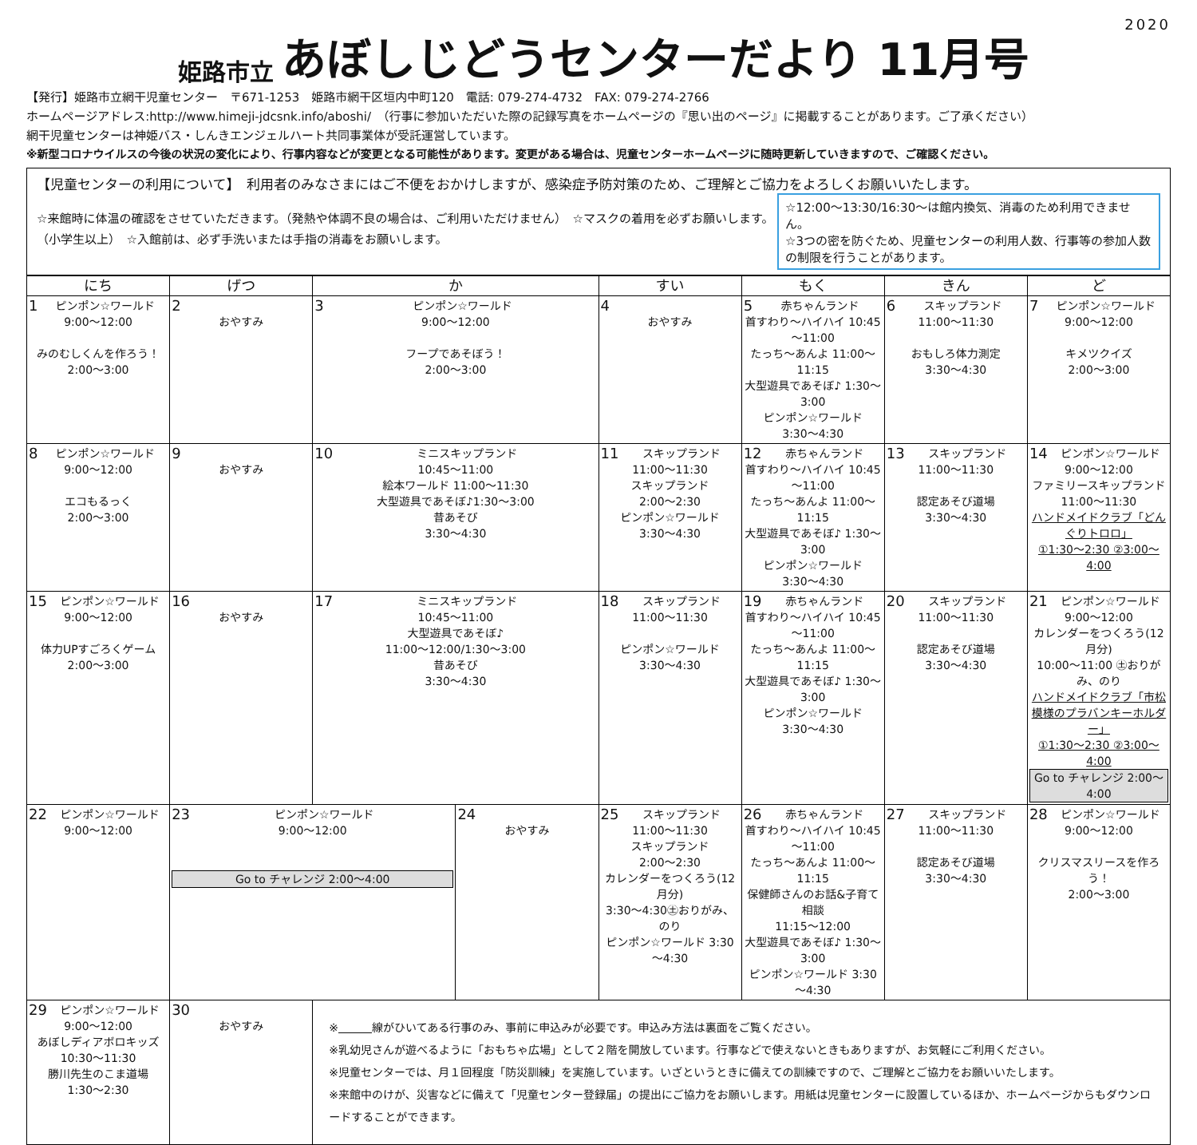姫路市立
あぼしじどうセンターだより 11月号
2020
【発行】姫路市立網干児童センター　〒671-1253　姫路市網干区垣内中町120　電話: 079-274-4732　FAX: 079-274-2766
ホームページアドレス:http://www.himeji-jdcsnk.info/aboshi/　（行事に参加いただいた際の記録写真をホームページの『思い出のページ』に掲載することがあります。ご了承ください）
網干児童センターは神姫バス・しんきエンジェルハート共同事業体が受託運営しています。
※新型コロナウイルスの今後の状況の変化により、行事内容などが変更となる可能性があります。変更がある場合は、児童センターホームページに随時更新していきますので、ご確認ください。
【児童センターの利用について】　利用者のみなさまにはご不便をおかけしますが、感染症予防対策のため、ご理解とご協力をよろしくお願いいたします。
☆12:00～13:30/16:30～は館内換気、消毒のため利用できません。
☆3つの密を防ぐため、児童センターの利用人数、行事等の参加人数の制限を行うことがあります。
☆来館時に体温の確認をさせていただきます。（発熱や体調不良の場合は、ご利用いただけません）　☆マスクの着用を必ずお願いします。（小学生以上）　☆入館前は、必ず手洗いまたは手指の消毒をお願いします。
| にち | げつ | か | | すい | もく | きん | ど |
| --- | --- | --- | --- | --- | --- | --- | --- |
| 1 ピンポン☆ワールド 9:00～12:00 みのむしくんを作ろう！ 2:00～3:00 | 2 おやすみ | 3 ピンポン☆ワールド 9:00～12:00 フープであそぼう！ 2:00～3:00 | | 4 おやすみ | 5 赤ちゃんランド 首すわり～ハイハイ 10:45～11:00 たっち～あんよ 11:00～11:15 大型遊具であそぼ♪ 1:30～3:00 ピンポン☆ワールド 3:30～4:30 | 6 スキップランド 11:00～11:30 おもしろ体力測定 3:30～4:30 | 7 ピンポン☆ワールド 9:00～12:00 キメツクイズ 2:00～3:00 |
| 8 ピンポン☆ワールド 9:00～12:00 エコもるっく 2:00～3:00 | 9 おやすみ | 10 ミニスキップランド 10:45～11:00 絵本ワールド 11:00～11:30 大型遊具であそぼ♪1:30～3:00 昔あそび 3:30～4:30 | | 11 スキップランド 11:00～11:30 スキップランド 2:00～2:30 ピンポン☆ワールド 3:30～4:30 | 12 赤ちゃんランド 首すわり～ハイハイ 10:45～11:00 たっち～あんよ 11:00～11:15 大型遊具であそぼ♪ 1:30～3:00 ピンポン☆ワールド 3:30～4:30 | 13 スキップランド 11:00～11:30 認定あそび道場 3:30～4:30 | 14 ピンポン☆ワールド 9:00～12:00 ファミリースキップランド 11:00～11:30 ハンドメイドクラブ「どんぐりトロロ」 ①1:30～2:30 ②3:00～4:00 |
| 15 ピンポン☆ワールド 9:00～12:00 体力UPすごろくゲーム 2:00～3:00 | 16 おやすみ | 17 ミニスキップランド 10:45～11:00 大型遊具であそぼ♪ 11:00～12:00/1:30～3:00 昔あそび 3:30～4:30 | | 18 スキップランド 11:00～11:30 ピンポン☆ワールド 3:30～4:30 | 19 赤ちゃんランド 首すわり～ハイハイ 10:45～11:00 たっち～あんよ 11:00～11:15 大型遊具であそぼ♪ 1:30～3:00 ピンポン☆ワールド 3:30～4:30 | 20 スキップランド 11:00～11:30 認定あそび道場 3:30～4:30 | 21 ピンポン☆ワールド 9:00～12:00 カレンダーをつくろう(12月分) 10:00～11:00 ㊏おりがみ、のり ハンドメイドクラブ「市松模様のプラバンキーホルダー」 ①1:30～2:30 ②3:00～4:00 Go to チャレンジ 2:00～4:00 |
| 22 ピンポン☆ワールド 9:00～12:00 | 23 ピンポン☆ワールド 9:00～12:00 Go to チャレンジ 2:00～4:00 | | 24 おやすみ | 25 スキップランド 11:00～11:30 スキップランド 2:00～2:30 カレンダーをつくろう(12月分) 3:30～4:30㊏おりがみ、のり ピンポン☆ワールド 3:30～4:30 | 26 赤ちゃんランド 首すわり～ハイハイ 10:45～11:00 たっち～あんよ 11:00～11:15 保健師さんのお話&子育て相談 11:15～12:00 大型遊具であそぼ♪ 1:30～3:00 ピンポン☆ワールド 3:30～4:30 | 27 スキップランド 11:00～11:30 認定あそび道場 3:30～4:30 | 28 ピンポン☆ワールド 9:00～12:00 クリスマスリースを作ろう！ 2:00～3:00 |
| 29 ピンポン☆ワールド 9:00～12:00 あぼしディアボロキッズ 10:30～11:30 勝川先生のこま道場 1:30～2:30 | 30 おやすみ | ※ 線がひいてある行事のみ、事前に申込みが必要です。申込み方法は裏面をご覧ください。 ※乳幼児さんが遊べるように「おもちゃ広場」として２階を開放しています。行事などで使えないときもありますが、お気軽にご利用ください。 ※児童センターでは、月１回程度「防災訓練」を実施しています。いざというときに備えての訓練ですので、ご理解とご協力をお願いいたします。 ※来館中のけが、災害などに備えて「児童センター登録届」の提出にご協力をお願いします。用紙は児童センターに設置しているほか、ホームページからもダウンロードすることができます。 | | | | | |